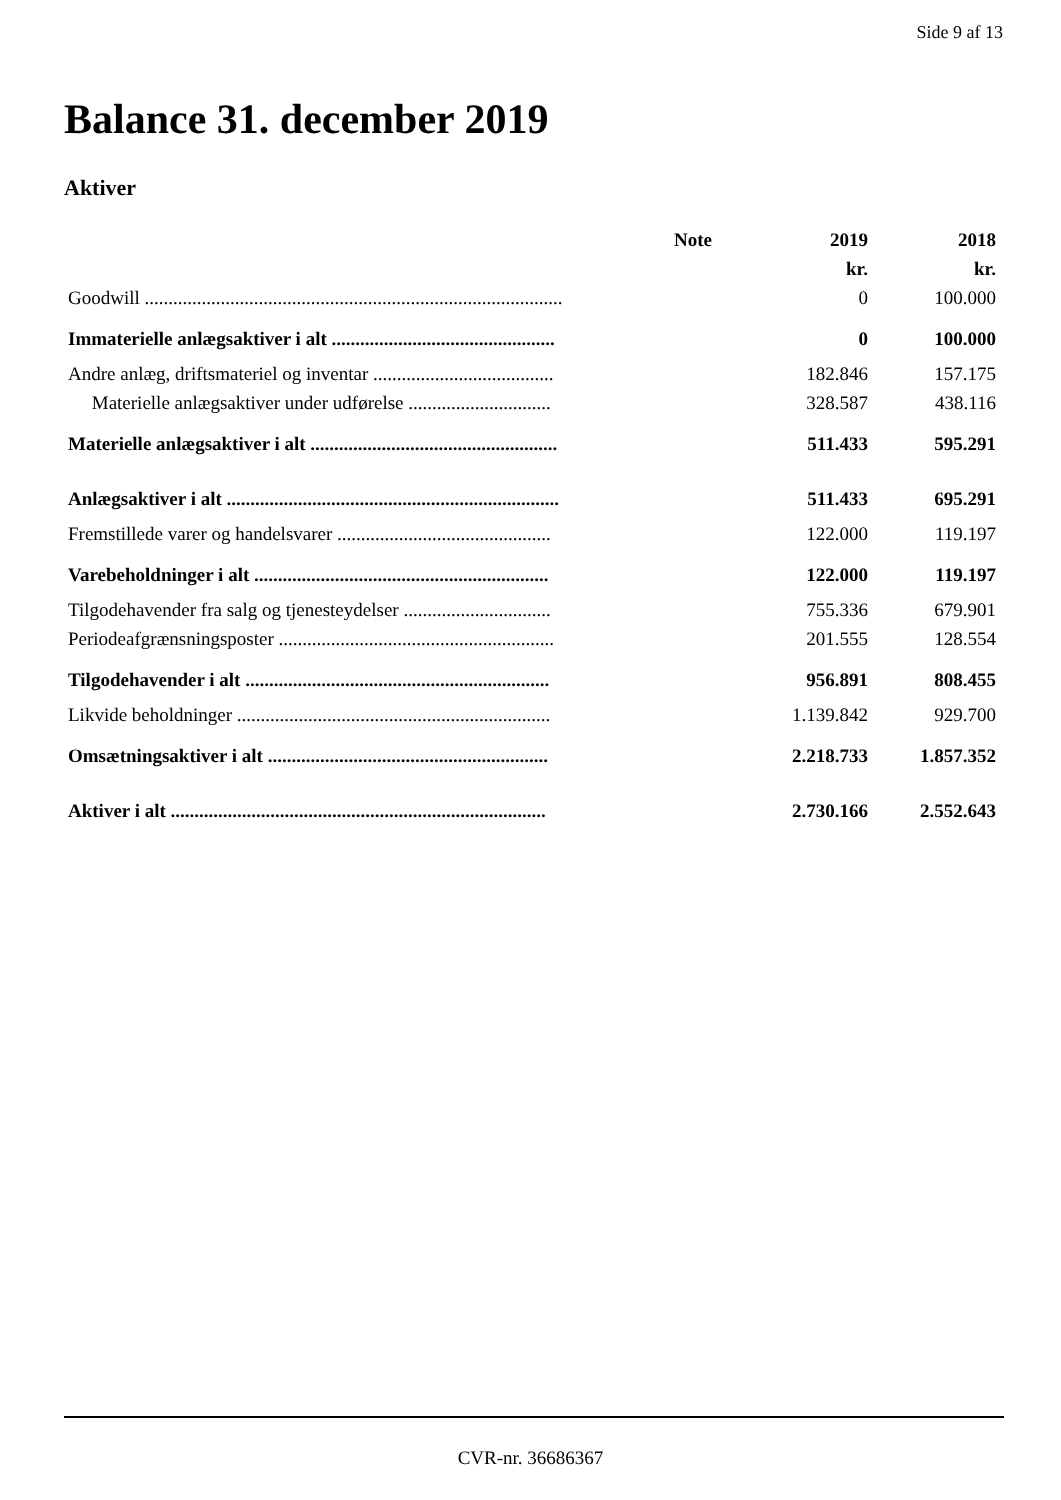Side 9 af 13
Balance 31. december 2019
Aktiver
| | Note | 2019 | 2018 |
| --- | --- | --- | --- |
| | | kr. | kr. |
| Goodwill ........................................................................................ | | 0 | 100.000 |
| Immaterielle anlægsaktiver i alt ............................................... | | 0 | 100.000 |
| Andre anlæg, driftsmateriel og inventar ...................................... | | 182.846 | 157.175 |
| Materielle anlægsaktiver under udførelse .............................. | | 328.587 | 438.116 |
| Materielle anlægsaktiver i alt .................................................... | | 511.433 | 595.291 |
| Anlægsaktiver i alt ...................................................................... | | 511.433 | 695.291 |
| Fremstillede varer og handelsvarer ............................................. | | 122.000 | 119.197 |
| Varebeholdninger i alt .............................................................. | | 122.000 | 119.197 |
| Tilgodehavender fra salg og tjenesteydelser ............................... | | 755.336 | 679.901 |
| Periodeafgrænsningsposter .......................................................... | | 201.555 | 128.554 |
| Tilgodehavender i alt ................................................................ | | 956.891 | 808.455 |
| Likvide beholdninger .................................................................. | | 1.139.842 | 929.700 |
| Omsætningsaktiver i alt ........................................................... | | 2.218.733 | 1.857.352 |
| Aktiver i alt ............................................................................... | | 2.730.166 | 2.552.643 |
CVR-nr. 36686367